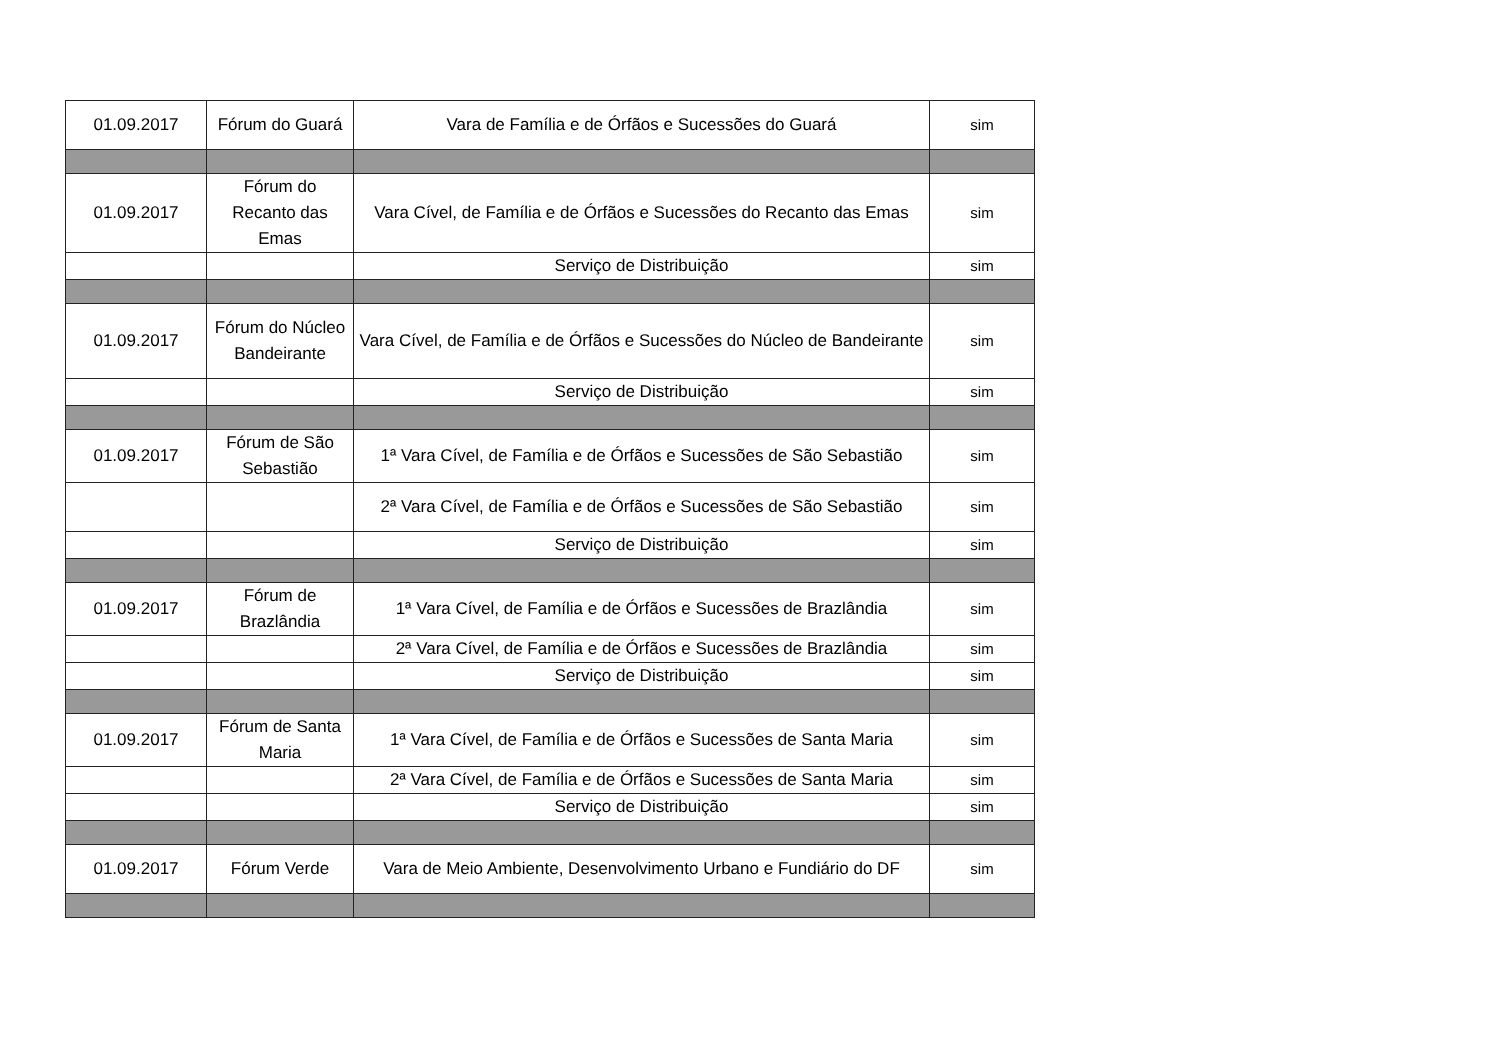| 01.09.2017 | Fórum do Guará | Vara de Família e de Órfãos e Sucessões do Guará | sim |
| 01.09.2017 | Fórum do Recanto das Emas | Vara Cível, de Família e de Órfãos e Sucessões do Recanto das Emas | sim |
| | | Serviço de Distribuição | sim |
| 01.09.2017 | Fórum do Núcleo Bandeirante | Vara Cível, de Família e de Órfãos e Sucessões do Núcleo de Bandeirante | sim |
| | | Serviço de Distribuição | sim |
| 01.09.2017 | Fórum de São Sebastião | 1ª Vara Cível, de Família e de Órfãos e Sucessões de São Sebastião | sim |
| | | 2ª Vara Cível, de Família e de Órfãos e Sucessões de São Sebastião | sim |
| | | Serviço de Distribuição | sim |
| 01.09.2017 | Fórum de Brazlândia | 1ª Vara Cível, de Família e de Órfãos e Sucessões de Brazlândia | sim |
| | | 2ª Vara Cível, de Família e de Órfãos e Sucessões de Brazlândia | sim |
| | | Serviço de Distribuição | sim |
| 01.09.2017 | Fórum de Santa Maria | 1ª Vara Cível, de Família e de Órfãos e Sucessões de Santa Maria | sim |
| | | 2ª Vara Cível, de Família e de Órfãos e Sucessões de Santa Maria | sim |
| | | Serviço de Distribuição | sim |
| 01.09.2017 | Fórum Verde | Vara de Meio Ambiente, Desenvolvimento Urbano e Fundiário do DF | sim |